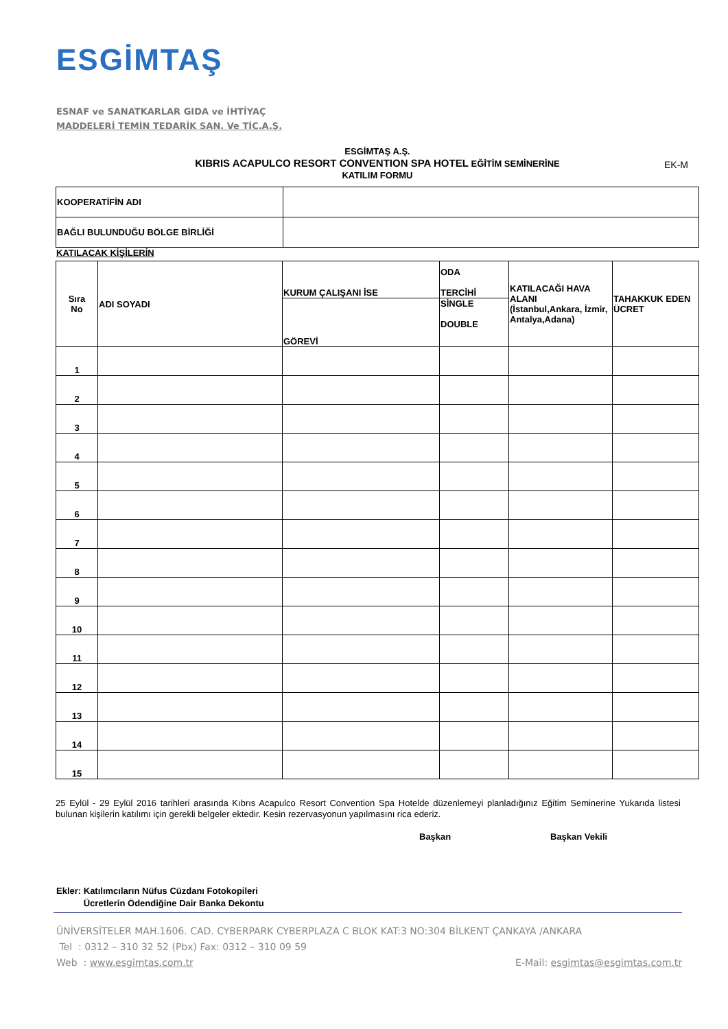ESGİMTAŞ
ESNAF ve SANATKARLAR GIDA ve İHTİYAÇ
MADDELERİ TEMİN TEDARİK SAN. Ve TİC.A.Ş.
ESGİMTAŞ A.Ş.
KIBRIS ACAPULCO RESORT CONVENTION SPA HOTEL EĞİTİM SEMİNERİNE
KATILIM FORMU
EK-M
| KOOPERATİFİN ADI | |
| BAĞLI BULUNDUĞU BÖLGE BİRLİĞİ | |
KATILACAK KİŞİLERİN
| Sıra No | ADI SOYADI | KURUM ÇALIŞANI İSE | ODA TERCİHİ | KATILACAĞI HAVA ALANI (İstanbul,Ankara, İzmir, Antalya,Adana) | TAHAKKUK EDEN ÜCRET |
| | | GÖREVİ | SİNGLE DOUBLE | | |
| 1 | | | | | |
| 2 | | | | | |
| 3 | | | | | |
| 4 | | | | | |
| 5 | | | | | |
| 6 | | | | | |
| 7 | | | | | |
| 8 | | | | | |
| 9 | | | | | |
| 10 | | | | | |
| 11 | | | | | |
| 12 | | | | | |
| 13 | | | | | |
| 14 | | | | | |
| 15 | | | | | |
25 Eylül - 29 Eylül 2016 tarihleri arasında Kıbrıs Acapulco Resort Convention Spa Hotelde düzenlemeyi planladığınız Eğitim Seminerine Yukarıda listesi bulunan kişilerin katılımı için gerekli belgeler ektedir. Kesin rezervasyonun yapılmasını rica ederiz.
Başkan Başkan Vekili
Ekler: Katılımcıların Nüfus Cüzdanı Fotokopileri
Ücretlerin Ödendiğine Dair Banka Dekontu
ÜNİVERSİTELER MAH.1606. CAD. CYBERPARK CYBERPLAZA C BLOK KAT:3 NO:304 BİLKENT ÇANKAYA /ANKARA
Tel : 0312 – 310 32 52 (Pbx) Fax: 0312 – 310 09 59
Web : www.esgimtas.com.tr E-Mail: esgimtas@esgimtas.com.tr